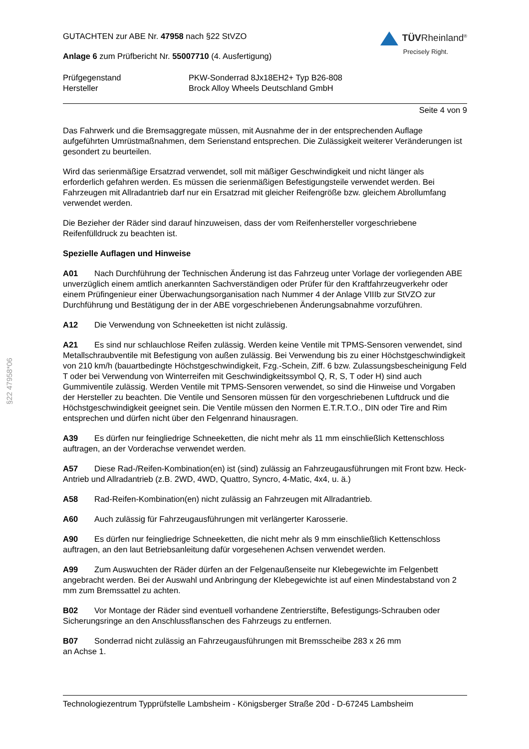§22 47958*06
GUTACHTEN zur ABE Nr. 47958 nach §22 StVZO
Anlage 6 zum Prüfbericht Nr. 55007710 (4. Ausfertigung)
TÜVRheinland<sup>®</sup>
Precisely Right.
Prüfgegenstand
PKW-Sonderrad 8Jx18EH2+ Typ B26-808
Hersteller
Brock Alloy Wheels Deutschland GmbH
Seite 4 von 9
Das Fahrwerk und die Bremsaggregate müssen, mit Ausnahme der in der entsprechenden Auflage aufgeführten Umrüstmaßnahmen, dem Serienstand entsprechen. Die Zulässigkeit weiterer Veränderungen ist gesondert zu beurteilen.
Wird das serienmäßige Ersatzrad verwendet, soll mit mäßiger Geschwindigkeit und nicht länger als erforderlich gefahren werden. Es müssen die serienmäßigen Befestigungsteile verwendet werden. Bei Fahrzeugen mit Allradantrieb darf nur ein Ersatzrad mit gleicher Reifengröße bzw. gleichem Abrollumfang verwendet werden.
Die Bezieher der Räder sind darauf hinzuweisen, dass der vom Reifenhersteller vorgeschriebene Reifenfülldruck zu beachten ist.
Spezielle Auflagen und Hinweise
A01 Nach Durchführung der Technischen Änderung ist das Fahrzeug unter Vorlage der vorliegenden ABE unverzüglich einem amtlich anerkannten Sachverständigen oder Prüfer für den Kraftfahrzeugverkehr oder einem Prüfingenieur einer Überwachungsorganisation nach Nummer 4 der Anlage VIIIb zur StVZO zur Durchführung und Bestätigung der in der ABE vorgeschriebenen Änderungsabnahme vorzuführen.
A12 Die Verwendung von Schneeketten ist nicht zulässig.
A21 Es sind nur schlauchlose Reifen zulässig. Werden keine Ventile mit TPMS-Sensoren verwendet, sind Metallschraubventile mit Befestigung von außen zulässig. Bei Verwendung bis zu einer Höchstgeschwindigkeit von 210 km/h (bauartbedingte Höchstgeschwindigkeit, Fzg.-Schein, Ziff. 6 bzw. Zulassungsbescheinigung Feld T oder bei Verwendung von Winterreifen mit Geschwindigkeitssymbol Q, R, S, T oder H) sind auch Gummiventile zulässig. Werden Ventile mit TPMS-Sensoren verwendet, so sind die Hinweise und Vorgaben der Hersteller zu beachten. Die Ventile und Sensoren müssen für den vorgeschriebenen Luftdruck und die Höchstgeschwindigkeit geeignet sein. Die Ventile müssen den Normen E.T.R.T.O., DIN oder Tire and Rim entsprechen und dürfen nicht über den Felgenrand hinausragen.
A39 Es dürfen nur feingliedrige Schneeketten, die nicht mehr als 11 mm einschließlich Kettenschloss auftragen, an der Vorderachse verwendet werden.
A57 Diese Rad-/Reifen-Kombination(en) ist (sind) zulässig an Fahrzeugausführungen mit Front bzw. Heck-Antrieb und Allradantrieb (z.B. 2WD, 4WD, Quattro, Syncro, 4-Matic, 4x4, u. ä.)
A58 Rad-Reifen-Kombination(en) nicht zulässig an Fahrzeugen mit Allradantrieb.
A60 Auch zulässig für Fahrzeugausführungen mit verlängerter Karosserie.
A90 Es dürfen nur feingliedrige Schneeketten, die nicht mehr als 9 mm einschließlich Kettenschloss auftragen, an den laut Betriebsanleitung dafür vorgesehenen Achsen verwendet werden.
A99 Zum Auswuchten der Räder dürfen an der Felgenaußenseite nur Klebegewichte im Felgenbett angebracht werden. Bei der Auswahl und Anbringung der Klebegewichte ist auf einen Mindestabstand von 2 mm zum Bremssattel zu achten.
B02 Vor Montage der Räder sind eventuell vorhandene Zentrierstifte, Befestigungs-Schrauben oder Sicherungsringe an den Anschlussflanschen des Fahrzeugs zu entfernen.
B07 Sonderrad nicht zulässig an Fahrzeugausführungen mit Bremsscheibe 283 x 26 mm
an Achse 1.
Technologiezentrum Typprüfstelle Lambsheim - Königsberger Straße 20d - D-67245 Lambsheim